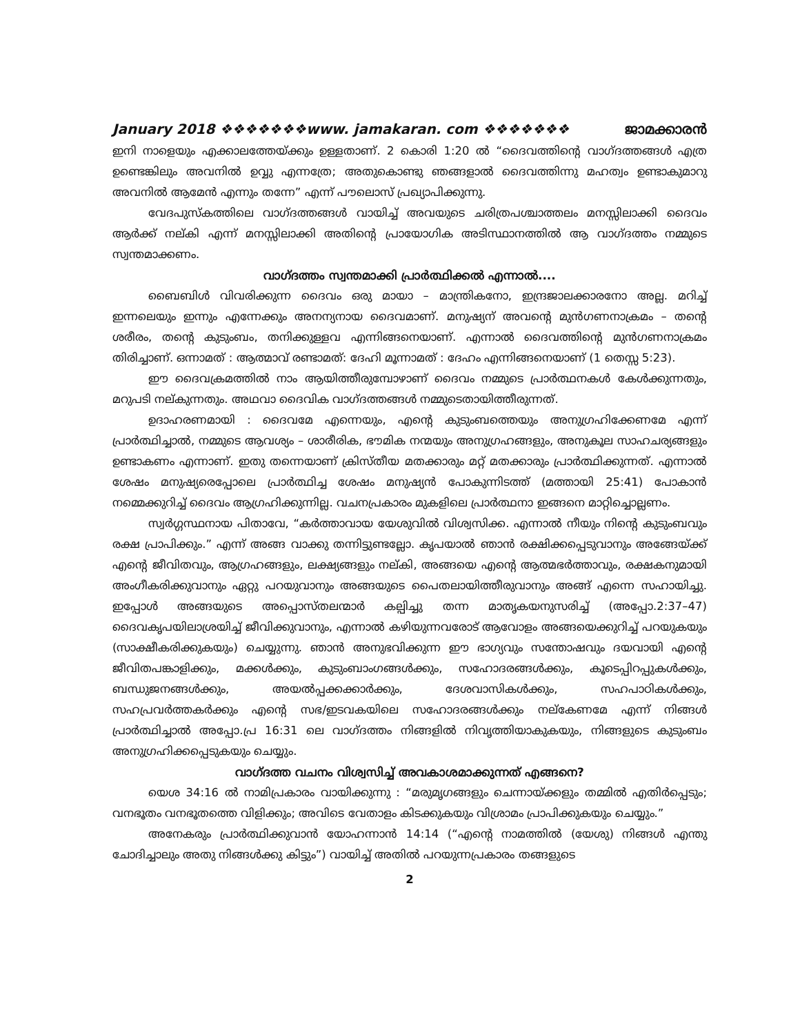January 2018 ❖❖❖❖❖❖❖www. jamakaran. com ❖❖❖❖❖❖❖ ജാമക്കാരൻ
ഇനി നാളെയും എക്കാലത്തേയ്ക്കും ഉള്ളതാണ്. 2 കൊരി 1:20 ൽ “ദൈവത്തിന്റെ വാഗ്ദത്തങ്ങൾ എത്ര ഉണ്ടെങ്കിലും അവനിൽ ഉവ്വു എന്നത്രേ; അതുകൊണ്ടു ഞങ്ങളാൽ ദൈവത്തിന്നു മഹത്വം ഉണ്ടാകുമാറു അവനിൽ ആമേൻ എന്നും തന്നേ” എന്ന് പൗലൊസ് പ്രഖ്യാപിക്കുന്നു.
വേദപുസ്കത്തിലെ വാഗ്ദത്തങ്ങൾ വായിച്ച് അവയുടെ ചരിത്രപശ്ചാത്തലം മനസ്സിലാക്കി ദൈവം ആർക്ക് നല്കി എന്ന് മനസ്സിലാക്കി അതിന്റെ പ്രായോഗിക അടിസ്ഥാനത്തിൽ ആ വാഗ്ദത്തം നമ്മുടെ സ്വന്തമാക്കണം.
വാഗ്ദത്തം സ്വന്തമാക്കി പ്രാർത്ഥിക്കൽ എന്നാൽ....
ബൈബിൾ വിവരിക്കുന്ന ദൈവം ഒരു മായാ – മാന്ത്രികനോ, ഇന്ദ്രജാലക്കാരനോ അല്ല. മറിച്ച് ഇന്നലെയും ഇന്നും എന്നേക്കും അനന്യനായ ദൈവമാണ്. മനുഷ്യന് അവന്റെ മുൻഗണനാക്രമം – തന്റെ ശരീരം, തന്റെ കുടുംബം, തനിക്കുള്ളവ എന്നിങ്ങനെയാണ്. എന്നാൽ ദൈവത്തിന്റെ മുൻഗണനാക്രമം തിരിച്ചാണ്. ഒന്നാമത് : ആത്മാവ് രണ്ടാമത്: ദേഹി മൂന്നാമത് : ദേഹം എന്നിങ്ങനെയാണ് (1 തെസ്സ 5:23).
ഈ ദൈവക്രമത്തിൽ നാം ആയിത്തീരുമ്പോഴാണ് ദൈവം നമ്മുടെ പ്രാർത്ഥനകൾ കേൾക്കുന്നതും, മറുപടി നല്കുന്നതും. അഥവാ ദൈവിക വാഗ്ദത്തങ്ങൾ നമ്മുടെതായിത്തീരുന്നത്.
ഉദാഹരണമായി : ദൈവമേ എന്നെയും, എന്റെ കുടുംബത്തെയും അനുഗ്രഹിക്കേണമേ എന്ന് പ്രാർത്ഥിച്ചാൽ, നമ്മുടെ ആവശ്യം – ശാരീരിക, ഭൗമിക നന്മയും അനുഗ്രഹങ്ങളും, അനുകൂല സാഹചര്യങ്ങളും ഉണ്ടാകണം എന്നാണ്. ഇതു തന്നെയാണ് ക്രിസ്തീയ മതക്കാരും മറ്റ് മതക്കാരും പ്രാർത്ഥിക്കുന്നത്. എന്നാൽ ശേഷം മനുഷ്യരെപ്പോലെ പ്രാർത്ഥിച്ച ശേഷം മനുഷ്യൻ പോകുന്നിടത്ത് (മത്തായി 25:41) പോകാൻ നമ്മെക്കുറിച്ച് ദൈവം ആഗ്രഹിക്കുന്നില്ല. വചനപ്രകാരം മുകളിലെ പ്രാർത്ഥനാ ഇങ്ങനെ മാറ്റിച്ചൊല്ലണം.
സ്വർഗ്ഗസ്ഥനായ പിതാവേ, “കർത്താവായ യേശുവിൽ വിശ്വസിക്ക. എന്നാൽ നീയും നിന്റെ കുടുംബവും രക്ഷ പ്രാപിക്കും.” എന്ന് അങ്ങ വാക്കു തന്നിട്ടുണ്ടല്ലോ. കൃപയാൽ ഞാൻ രക്ഷിക്കപ്പെടുവാനും അങ്ങേയ്ക്ക് എന്റെ ജീവിതവും, ആഗ്രഹങ്ങളും, ലക്ഷ്യങ്ങളും നല്കി, അങ്ങയെ എന്റെ ആത്മഭർത്താവും, രക്ഷകനുമായി അംഗീകരിക്കുവാനും ഏറ്റു പറയുവാനും അങ്ങയുടെ പൈതലായിത്തീരുവാനും അങ്ങ് എന്നെ സഹായിച്ചു. ഇപ്പോൾ അങ്ങയുടെ അപ്പൊസ്തലന്മാർ കല്പിച്ചു തന്ന മാതൃകയനുസരിച്ച് (അപ്പോ.2:37–47) ദൈവകൃപയിലാശ്രയിച്ച് ജീവിക്കുവാനും, എന്നാൽ കഴിയുന്നവരോട് ആവോളം അങ്ങയെക്കുറിച്ച് പറയുകയും (സാക്ഷീകരിക്കുകയും) ചെയ്യുന്നു. ഞാൻ അനുഭവിക്കുന്ന ഈ ഭാഗ്യവും സന്തോഷവും ദയവായി എന്റെ ജീവിതപങ്കാളിക്കും, മക്കൾക്കും, കുടുംബാംഗങ്ങൾക്കും, സഹോദരങ്ങൾക്കും, കൂടെപ്പിറപ്പുകൾക്കും, ബന്ധുജനങ്ങൾക്കും, അയൽപ്പക്കക്കാർക്കും, ദേശവാസികൾക്കും, സഹപാഠികൾക്കും, സഹപ്രവർത്തകർക്കും എന്റെ സഭ/ഇടവകയിലെ സഹോദരങ്ങൾക്കും നല്കേണമേ എന്ന് നിങ്ങൾ പ്രാർത്ഥിച്ചാൽ അപ്പോ.പ്ര 16:31 ലെ വാഗ്ദത്തം നിങ്ങളിൽ നിവൃത്തിയാകുകയും, നിങ്ങളുടെ കുടുംബം അനുഗ്രഹിക്കപ്പെടുകയും ചെയ്യും.
വാഗ്ദത്ത വചനം വിശ്വസിച്ച് അവകാശമാക്കുന്നത് എങ്ങനെ?
യെശ 34:16 ൽ നാമിപ്രകാരം വായിക്കുന്നു : “മരുമൃഗങ്ങളും ചെന്നായ്ക്കളും തമ്മിൽ എതിർപ്പെടും; വനഭൂതം വനഭൂതത്തെ വിളിക്കും; അവിടെ വേതാളം കിടക്കുകയും വിശ്രാമം പ്രാപിക്കുകയും ചെയ്യും.”
അനേകരും പ്രാർത്ഥിക്കുവാൻ യോഹന്നാൻ 14:14 (“എന്റെ നാമത്തിൽ (യേശു) നിങ്ങൾ എന്തു ചോദിച്ചാലും അതു നിങ്ങൾക്കു കിട്ടും”) വായിച്ച് അതിൽ പറയുന്നപ്രകാരം തങ്ങളുടെ
2